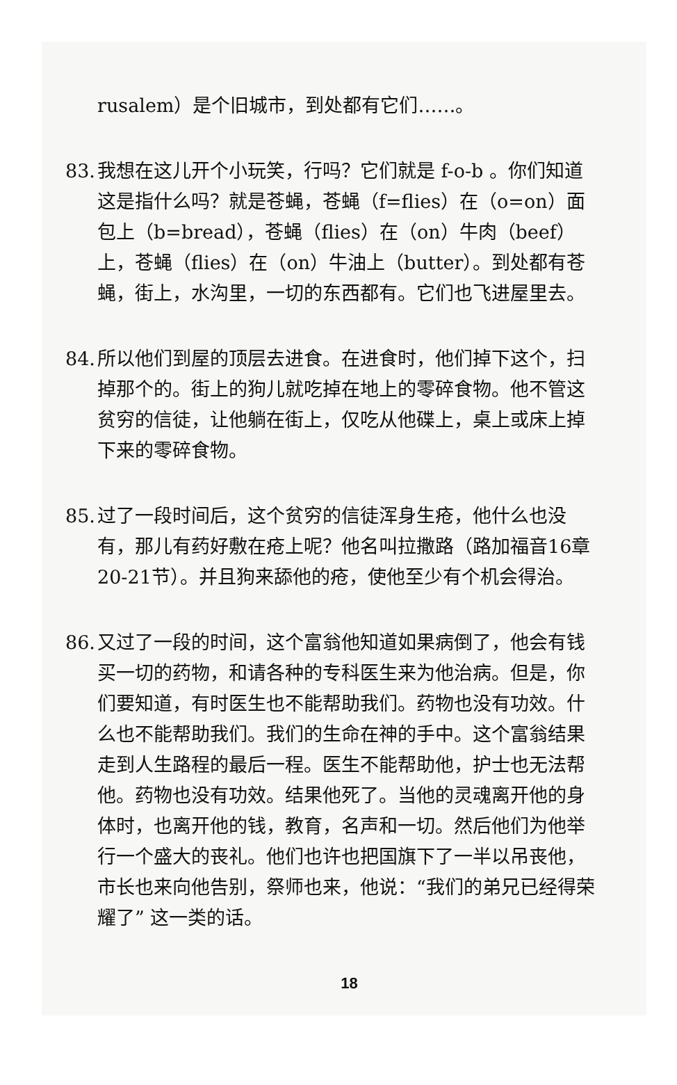rusalem）是个旧城市，到处都有它们……。
83. 我想在这儿开个小玩笑，行吗？它们就是 f-o-b 。你们知道这是指什么吗？就是苍蝇，苍蝇（f=flies）在（o=on）面包上（b=bread），苍蝇（flies）在（on）牛肉（beef）上，苍蝇（flies）在（on）牛油上（butter）。到处都有苍蝇，街上，水沟里，一切的东西都有。它们也飞进屋里去。
84. 所以他们到屋的顶层去进食。在进食时，他们掉下这个，扫掉那个的。街上的狗儿就吃掉在地上的零碎食物。他不管这贫穷的信徒，让他躺在街上，仅吃从他碟上，桌上或床上掉下来的零碎食物。
85. 过了一段时间后，这个贫穷的信徒浑身生疮，他什么也没有，那儿有药好敷在疮上呢？他名叫拉撒路（路加福音16章20-21节）。并且狗来舔他的疮，使他至少有个机会得治。
86. 又过了一段的时间，这个富翁他知道如果病倒了，他会有钱买一切的药物，和请各种的专科医生来为他治病。但是，你们要知道，有时医生也不能帮助我们。药物也没有功效。什么也不能帮助我们。我们的生命在神的手中。这个富翁结果走到人生路程的最后一程。医生不能帮助他，护士也无法帮他。药物也没有功效。结果他死了。当他的灵魂离开他的身体时，也离开他的钱，教育，名声和一切。然后他们为他举行一个盛大的丧礼。他们也许也把国旗下了一半以吊丧他，市长也来向他告别，祭师也来，他说：“我们的弟兄已经得荣耀了” 这一类的话。
18